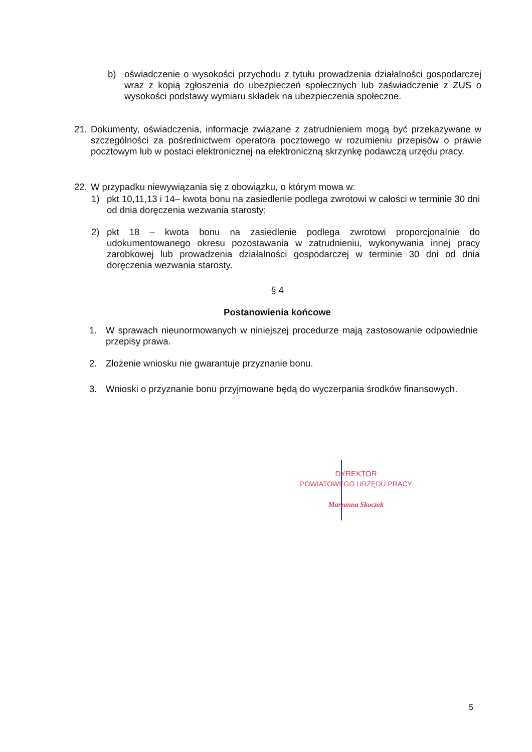b)
oświadczenie o wysokości przychodu z tytułu prowadzenia działalności gospodarczej wraz z kopią zgłoszenia do ubezpieczeń społecznych lub zaświadczenie z ZUS o wysokości podstawy wymiaru składek na ubezpieczenia społeczne.
21.
Dokumenty, oświadczenia, informacje związane z zatrudnieniem mogą być przekazywane w szczególności za pośrednictwem operatora pocztowego w rozumieniu przepisów o prawie pocztowym lub w postaci elektronicznej na elektroniczną skrzynkę podawczą urzędu pracy.
22.
W przypadku niewywiązania się z obowiązku, o którym mowa w:
1)
pkt 10,11,13 i 14– kwota bonu na zasiedlenie podlega zwrotowi w całości w terminie 30 dni od dnia doręczenia wezwania starosty;
2)
pkt 18 – kwota bonu na zasiedlenie podlega zwrotowi proporcjonalnie do udokumentowanego okresu pozostawania w zatrudnieniu, wykonywania innej pracy zarobkowej lub prowadzenia działalności gospodarczej w terminie 30 dni od dnia doręczenia wezwania starosty.
§ 4
Postanowienia końcowe
1.
W sprawach nieunormowanych w niniejszej procedurze mają zastosowanie odpowiednie przepisy prawa.
2.
Złożenie wniosku nie gwarantuje przyznanie bonu.
3.
Wnioski o przyznanie bonu przyjmowane będą do wyczerpania środków finansowych.
DYREKTOR
POWIATOWEGO URZĘDU PRACY
Marzanna Skoczek
5